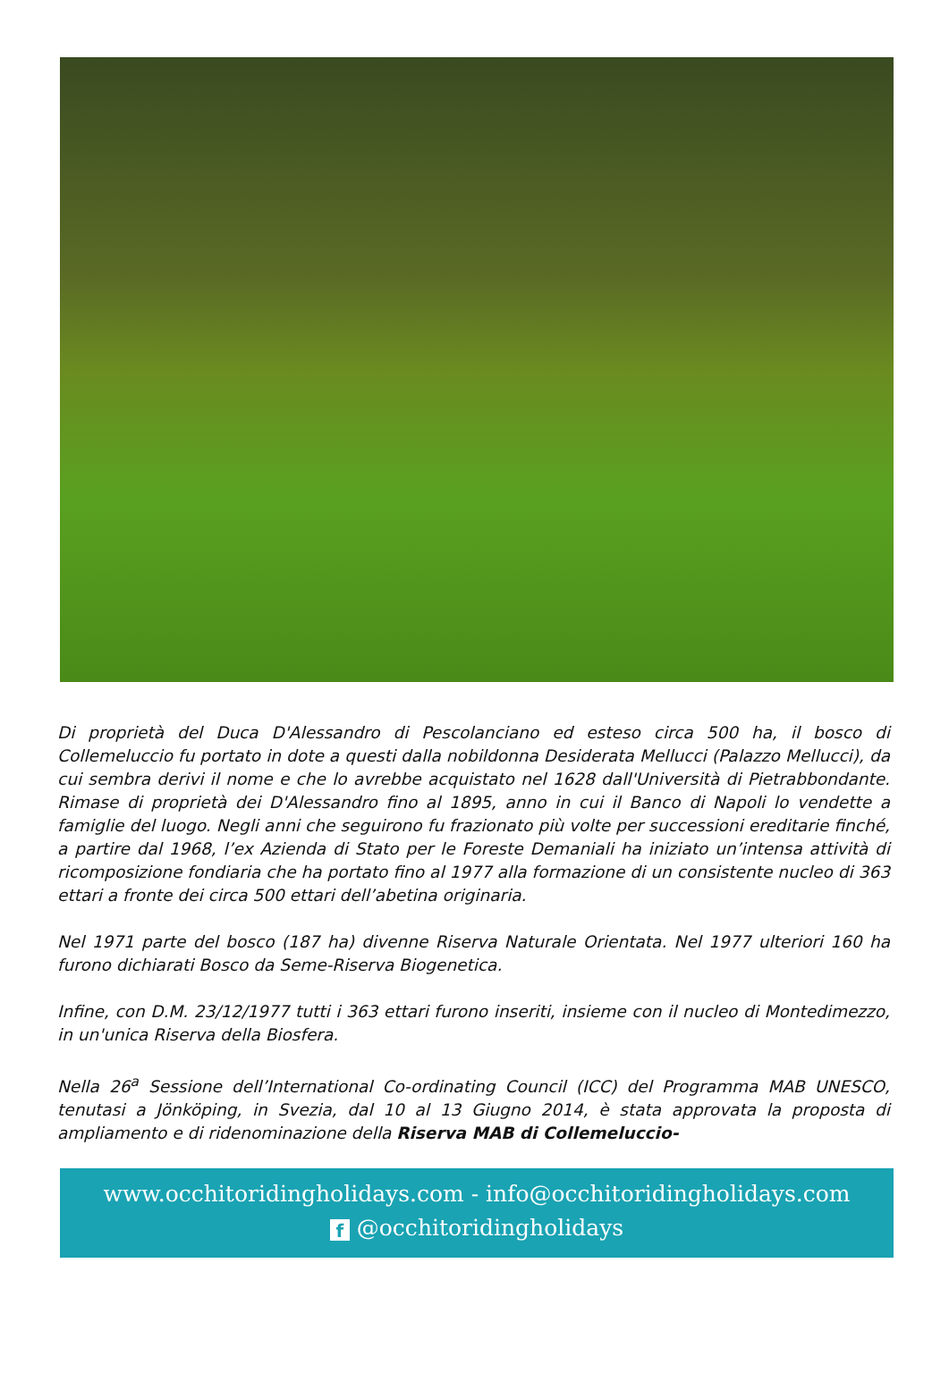Di proprietà del Duca D'Alessandro di Pescolanciano ed esteso circa 500 ha, il bosco di Collemeluccio fu portato in dote a questi dalla nobildonna Desiderata Mellucci (Palazzo Mellucci), da cui sembra derivi il nome e che lo avrebbe acquistato nel 1628 dall'Università di Pietrabbondante. Rimase di proprietà dei D'Alessandro fino al 1895, anno in cui il Banco di Napoli lo vendette a famiglie del luogo. Negli anni che seguirono fu frazionato più volte per successioni ereditarie finché, a partire dal 1968, l’ex Azienda di Stato per le Foreste Demaniali ha iniziato un’intensa attività di ricomposizione fondiaria che ha portato fino al 1977 alla formazione di un consistente nucleo di 363 ettari a fronte dei circa 500 ettari dell’abetina originaria.
Nel 1971 parte del bosco (187 ha) divenne Riserva Naturale Orientata. Nel 1977 ulteriori 160 ha furono dichiarati Bosco da Seme-Riserva Biogenetica.
Infine, con D.M. 23/12/1977 tutti i 363 ettari furono inseriti, insieme con il nucleo di Montedimezzo, in un'unica Riserva della Biosfera.
Nella 26<sup>a</sup> Sessione dell’International Co-ordinating Council (ICC) del Programma MAB UNESCO, tenutasi a Jönköping, in Svezia, dal 10 al 13 Giugno 2014, è stata approvata la proposta di ampliamento e di ridenominazione della Riserva MAB di Collemeluccio-
www.occhitoridingholidays.com - info@occhitoridingholidays.com
f @occhitoridingholidays